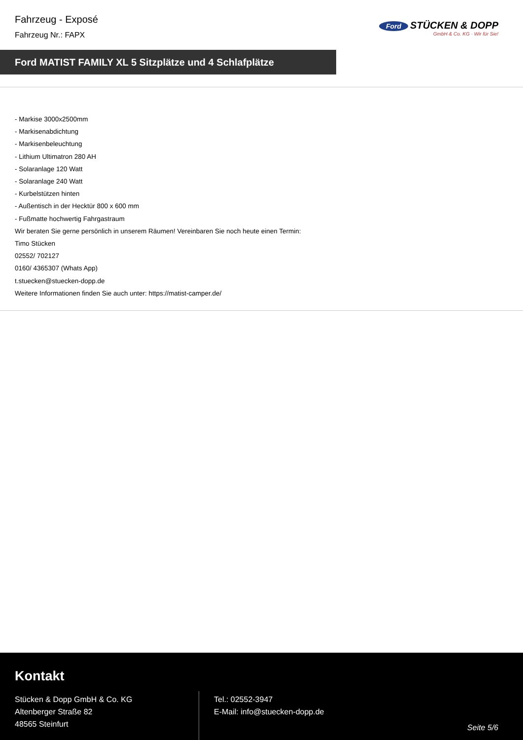Fahrzeug - Exposé
Fahrzeug Nr.: FAPX
Ford STÜCKEN & DOPP
GmbH & Co. KG · Wir für Sie!
Ford MATIST FAMILY XL 5 Sitzplätze und 4 Schlafplätze
- Markise 3000x2500mm
- Markisenabdichtung
- Markisenbeleuchtung
- Lithium Ultimatron 280 AH
- Solaranlage 120 Watt
- Solaranlage 240 Watt
- Kurbelstützen hinten
- Außentisch in der Hecktür 800 x 600 mm
- Fußmatte hochwertig Fahrgastraum
Wir beraten Sie gerne persönlich in unserem Räumen! Vereinbaren Sie noch heute einen Termin:
Timo Stücken
02552/ 702127
0160/ 4365307 (Whats App)
t.stuecken@stuecken-dopp.de
Weitere Informationen finden Sie auch unter: https://matist-camper.de/
Kontakt
Stücken & Dopp GmbH & Co. KG
Altenberger Straße 82
48565 Steinfurt
Tel.: 02552-3947
E-Mail: info@stuecken-dopp.de
Seite 5/6